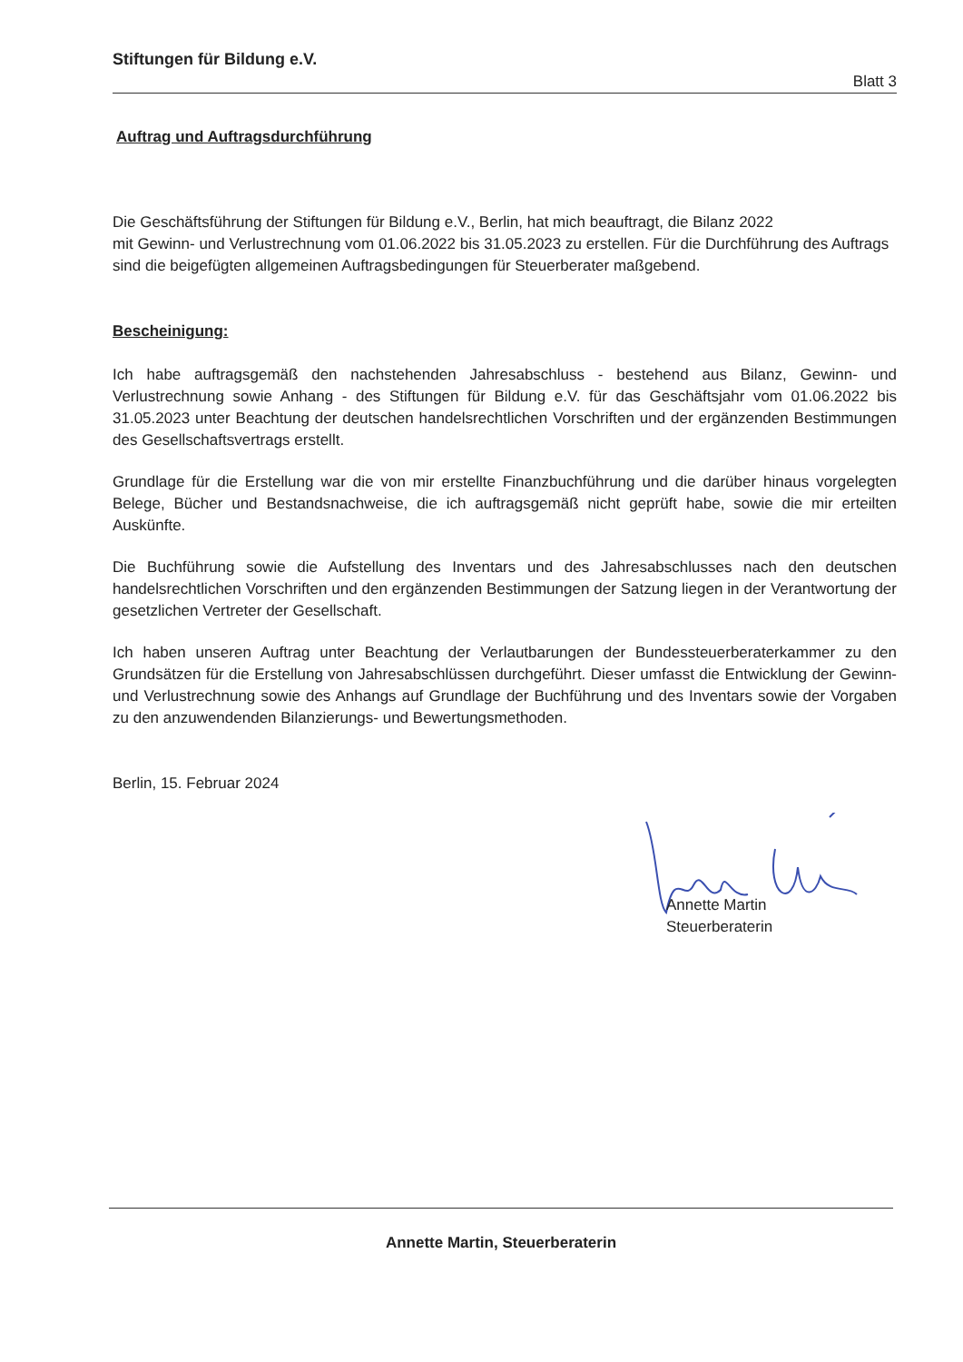Stiftungen für Bildung e.V.
Blatt 3
Auftrag und Auftragsdurchführung
Die Geschäftsführung der Stiftungen für Bildung e.V., Berlin, hat mich beauftragt, die Bilanz 2022
mit Gewinn- und Verlustrechnung vom 01.06.2022 bis 31.05.2023 zu erstellen. Für die Durchführung des Auftrags
sind die beigefügten allgemeinen Auftragsbedingungen für Steuerberater maßgebend.
Bescheinigung:
Ich habe auftragsgemäß den nachstehenden Jahresabschluss - bestehend aus Bilanz, Gewinn- und Verlustrechnung sowie Anhang - des Stiftungen für Bildung e.V. für das Geschäftsjahr vom 01.06.2022 bis 31.05.2023 unter Beachtung der deutschen handelsrechtlichen Vorschriften und der ergänzenden Bestimmungen des Gesellschaftsvertrags erstellt.
Grundlage für die Erstellung war die von mir erstellte Finanzbuchführung und die darüber hinaus vorgelegten Belege, Bücher und Bestandsnachweise, die ich auftragsgemäß nicht geprüft habe, sowie die mir erteilten Auskünfte.
Die Buchführung sowie die Aufstellung des Inventars und des Jahresabschlusses nach den deutschen handelsrechtlichen Vorschriften und den ergänzenden Bestimmungen der Satzung liegen in der Verantwortung der gesetzlichen Vertreter der Gesellschaft.
Ich haben unseren Auftrag unter Beachtung der Verlautbarungen der Bundessteuerberaterkammer zu den Grundsätzen für die Erstellung von Jahresabschlüssen durchgeführt. Dieser umfasst die Entwicklung der Gewinn- und Verlustrechnung sowie des Anhangs auf Grundlage der Buchführung und des Inventars sowie der Vorgaben zu den anzuwendenden Bilanzierungs- und Bewertungsmethoden.
Berlin, 15. Februar 2024
Annette Martin
Steuerberaterin
Annette Martin, Steuerberaterin